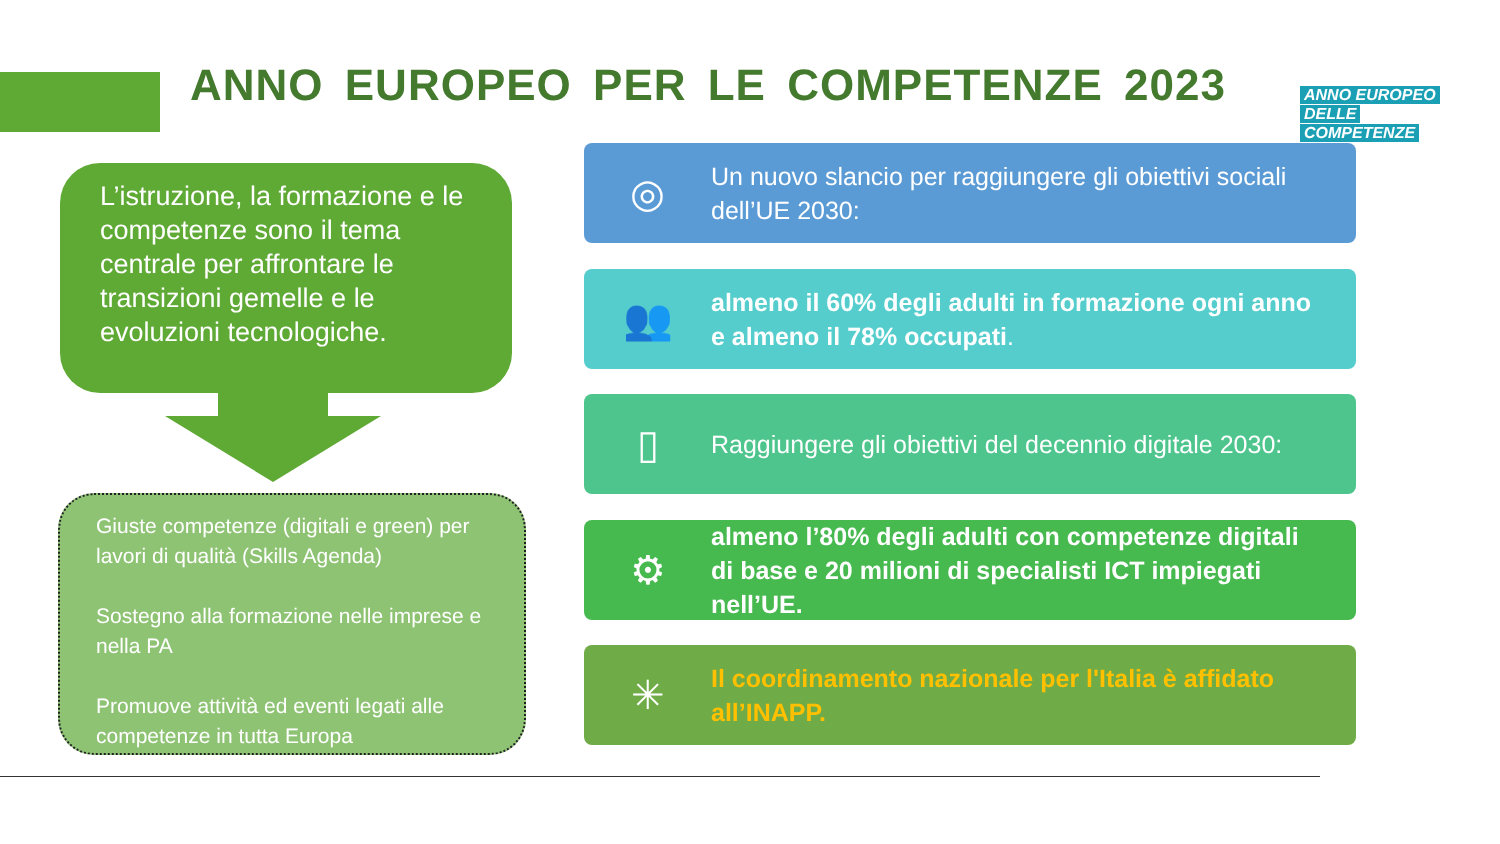ANNO EUROPEO PER LE COMPETENZE 2023
ANNO EUROPEO
DELLE
COMPETENZE
L’istruzione, la formazione e le competenze sono il tema centrale per affrontare le transizioni gemelle e le evoluzioni tecnologiche.
Giuste competenze (digitali e green) per lavori di qualità (Skills Agenda)
Sostegno alla formazione nelle imprese e nella PA
Promuove attività ed eventi legati alle competenze in tutta Europa
◎
Un nuovo slancio per raggiungere gli obiettivi sociali dell’UE 2030:
👥
almeno il 60% degli adulti in formazione ogni anno e almeno il 78% occupati.
▯
Raggiungere gli obiettivi del decennio digitale 2030:
⚙
almeno l’80% degli adulti con competenze digitali di base e 20 milioni di specialisti ICT impiegati nell’UE.
✳
Il coordinamento nazionale per l'Italia è affidato all’INAPP.